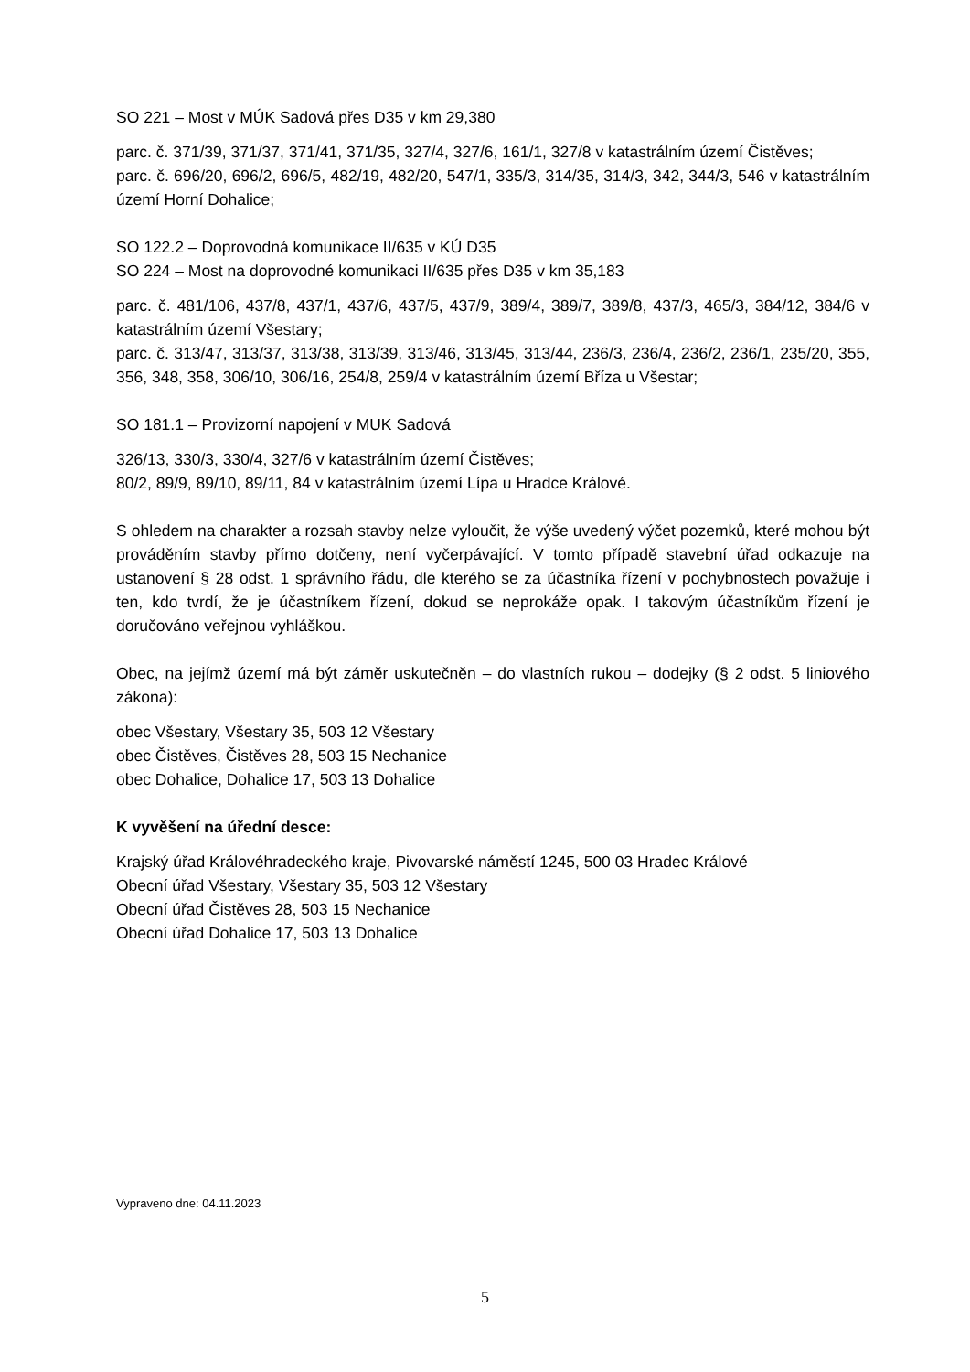SO 221 – Most v MÚK Sadová přes D35 v km 29,380
parc. č. 371/39, 371/37, 371/41, 371/35, 327/4, 327/6, 161/1, 327/8 v katastrálním území Čistěves;
parc. č. 696/20, 696/2, 696/5, 482/19, 482/20, 547/1, 335/3, 314/35, 314/3, 342, 344/3, 546 v katastrálním území Horní Dohalice;
SO 122.2 – Doprovodná komunikace II/635 v KÚ D35
SO 224 – Most na doprovodné komunikaci II/635 přes D35 v km 35,183
parc. č. 481/106, 437/8, 437/1, 437/6, 437/5, 437/9, 389/4, 389/7, 389/8, 437/3, 465/3, 384/12, 384/6 v katastrálním území Všestary;
parc. č. 313/47, 313/37, 313/38, 313/39, 313/46, 313/45, 313/44, 236/3, 236/4, 236/2, 236/1, 235/20, 355, 356, 348, 358, 306/10, 306/16, 254/8, 259/4 v katastrálním území Bříza u Všestar;
SO 181.1 – Provizorní napojení v MUK Sadová
326/13, 330/3, 330/4, 327/6 v katastrálním území Čistěves;
80/2, 89/9, 89/10, 89/11, 84 v katastrálním území Lípa u Hradce Králové.
S ohledem na charakter a rozsah stavby nelze vyloučit, že výše uvedený výčet pozemků, které mohou být prováděním stavby přímo dotčeny, není vyčerpávající. V tomto případě stavební úřad odkazuje na ustanovení § 28 odst. 1 správního řádu, dle kterého se za účastníka řízení v pochybnostech považuje i ten, kdo tvrdí, že je účastníkem řízení, dokud se neprokáže opak. I takovým účastníkům řízení je doručováno veřejnou vyhláškou.
Obec, na jejímž území má být záměr uskutečněn – do vlastních rukou – dodejky (§ 2 odst. 5 liniového zákona):
obec Všestary, Všestary 35, 503 12 Všestary
obec Čistěves, Čistěves 28, 503 15 Nechanice
obec Dohalice, Dohalice 17, 503 13 Dohalice
K vyvěšení na úřední desce:
Krajský úřad Královéhradeckého kraje, Pivovarské náměstí 1245, 500 03 Hradec Králové
Obecní úřad Všestary, Všestary 35, 503 12 Všestary
Obecní úřad Čistěves 28, 503 15 Nechanice
Obecní úřad Dohalice 17, 503 13 Dohalice
Vypraveno dne: 04.11.2023
5